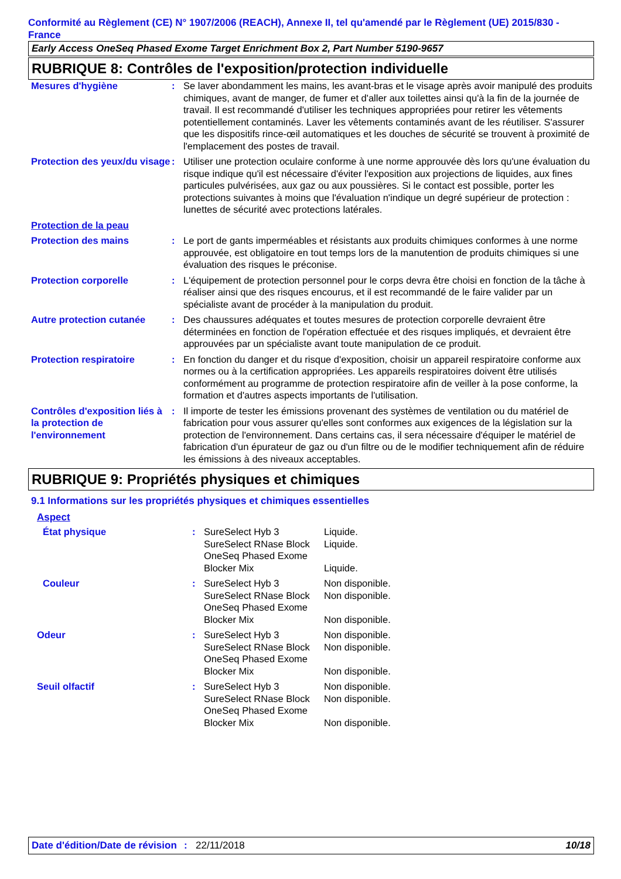Conformité au Règlement (CE) N° 1907/2006 (REACH), Annexe II, tel qu'amendé par le Règlement (UE) 2015/830 - France
Early Access OneSeq Phased Exome Target Enrichment Box 2, Part Number 5190-9657
RUBRIQUE 8: Contrôles de l'exposition/protection individuelle
| Mesures d'hygiène | : | Se laver abondamment les mains, les avant-bras et le visage après avoir manipulé des produits chimiques, avant de manger, de fumer et d'aller aux toilettes ainsi qu'à la fin de la journée de travail. Il est recommandé d'utiliser les techniques appropriées pour retirer les vêtements potentiellement contaminés. Laver les vêtements contaminés avant de les réutiliser. S'assurer que les dispositifs rince-œil automatiques et les douches de sécurité se trouvent à proximité de l'emplacement des postes de travail. |
| Protection des yeux/du visage | : | Utiliser une protection oculaire conforme à une norme approuvée dès lors qu'une évaluation du risque indique qu'il est nécessaire d'éviter l'exposition aux projections de liquides, aux fines particules pulvérisées, aux gaz ou aux poussières. Si le contact est possible, porter les protections suivantes à moins que l'évaluation n'indique un degré supérieur de protection : lunettes de sécurité avec protections latérales. |
| Protection de la peau | | |
| Protection des mains | : | Le port de gants imperméables et résistants aux produits chimiques conformes à une norme approuvée, est obligatoire en tout temps lors de la manutention de produits chimiques si une évaluation des risques le préconise. |
| Protection corporelle | : | L'équipement de protection personnel pour le corps devra être choisi en fonction de la tâche à réaliser ainsi que des risques encourus, et il est recommandé de le faire valider par un spécialiste avant de procéder à la manipulation du produit. |
| Autre protection cutanée | : | Des chaussures adéquates et toutes mesures de protection corporelle devraient être déterminées en fonction de l'opération effectuée et des risques impliqués, et devraient être approuvées par un spécialiste avant toute manipulation de ce produit. |
| Protection respiratoire | : | En fonction du danger et du risque d'exposition, choisir un appareil respiratoire conforme aux normes ou à la certification appropriées. Les appareils respiratoires doivent être utilisés conformément au programme de protection respiratoire afin de veiller à la pose conforme, la formation et d'autres aspects importants de l'utilisation. |
| Contrôles d'exposition liés à la protection de l'environnement | : | Il importe de tester les émissions provenant des systèmes de ventilation ou du matériel de fabrication pour vous assurer qu'elles sont conformes aux exigences de la législation sur la protection de l'environnement. Dans certains cas, il sera nécessaire d'équiper le matériel de fabrication d'un épurateur de gaz ou d'un filtre ou de le modifier techniquement afin de réduire les émissions à des niveaux acceptables. |
RUBRIQUE 9: Propriétés physiques et chimiques
9.1 Informations sur les propriétés physiques et chimiques essentielles
Aspect
| État physique | : | SureSelect Hyb 3 SureSelect RNase Block OneSeq Phased Exome Blocker Mix | Liquide. Liquide. Liquide. |
| Couleur | : | SureSelect Hyb 3 SureSelect RNase Block OneSeq Phased Exome Blocker Mix | Non disponible. Non disponible. Non disponible. |
| Odeur | : | SureSelect Hyb 3 SureSelect RNase Block OneSeq Phased Exome Blocker Mix | Non disponible. Non disponible. Non disponible. |
| Seuil olfactif | : | SureSelect Hyb 3 SureSelect RNase Block OneSeq Phased Exome Blocker Mix | Non disponible. Non disponible. Non disponible. |
Date d'édition/Date de révision
: 22/11/2018 10/18